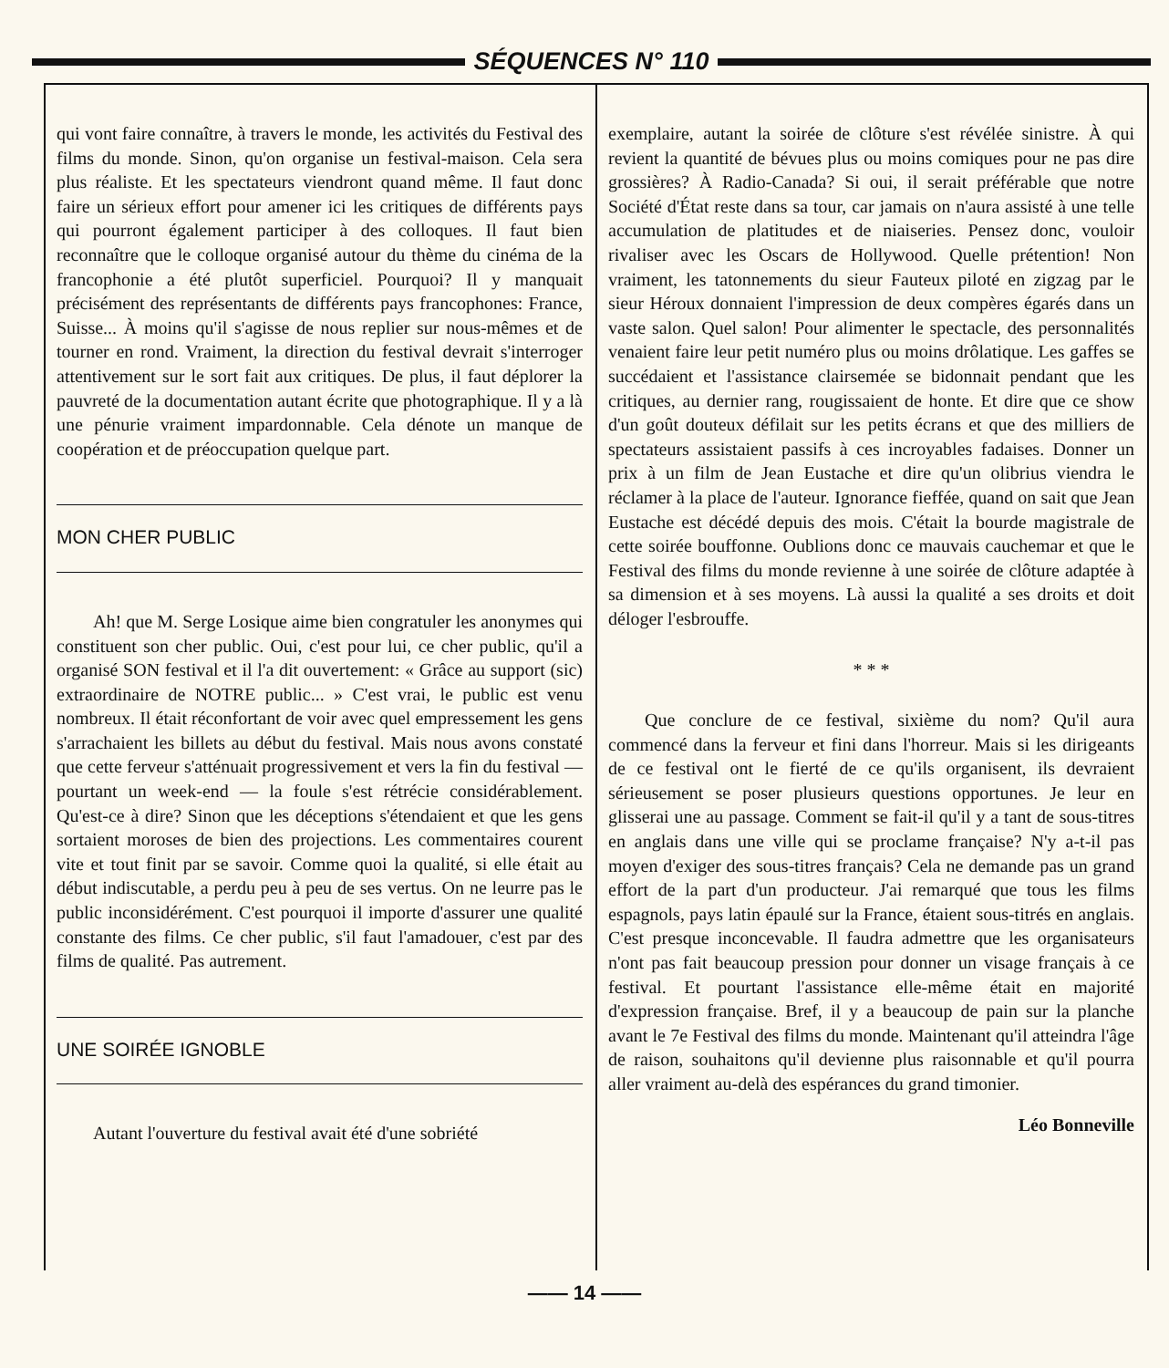SÉQUENCES N° 110
qui vont faire connaître, à travers le monde, les activités du Festival des films du monde. Sinon, qu'on organise un festival-maison. Cela sera plus réaliste. Et les spectateurs viendront quand même. Il faut donc faire un sérieux effort pour amener ici les critiques de différents pays qui pourront également participer à des colloques. Il faut bien reconnaître que le colloque organisé autour du thème du cinéma de la francophonie a été plutôt superficiel. Pourquoi? Il y manquait précisément des représentants de différents pays francophones: France, Suisse... À moins qu'il s'agisse de nous replier sur nous-mêmes et de tourner en rond. Vraiment, la direction du festival devrait s'interroger attentivement sur le sort fait aux critiques. De plus, il faut déplorer la pauvreté de la documentation autant écrite que photographique. Il y a là une pénurie vraiment impardonnable. Cela dénote un manque de coopération et de préoccupation quelque part.
MON CHER PUBLIC
Ah! que M. Serge Losique aime bien congratuler les anonymes qui constituent son cher public. Oui, c'est pour lui, ce cher public, qu'il a organisé SON festival et il l'a dit ouvertement: « Grâce au support (sic) extraordinaire de NOTRE public... » C'est vrai, le public est venu nombreux. Il était réconfortant de voir avec quel empressement les gens s'arrachaient les billets au début du festival. Mais nous avons constaté que cette ferveur s'atténuait progressivement et vers la fin du festival — pourtant un week-end — la foule s'est rétrécie considérablement. Qu'est-ce à dire? Sinon que les déceptions s'étendaient et que les gens sortaient moroses de bien des projections. Les commentaires courent vite et tout finit par se savoir. Comme quoi la qualité, si elle était au début indiscutable, a perdu peu à peu de ses vertus. On ne leurre pas le public inconsidérément. C'est pourquoi il importe d'assurer une qualité constante des films. Ce cher public, s'il faut l'amadouer, c'est par des films de qualité. Pas autrement.
UNE SOIRÉE IGNOBLE
Autant l'ouverture du festival avait été d'une sobriété
exemplaire, autant la soirée de clôture s'est révélée sinistre. À qui revient la quantité de bévues plus ou moins comiques pour ne pas dire grossières? À Radio-Canada? Si oui, il serait préférable que notre Société d'État reste dans sa tour, car jamais on n'aura assisté à une telle accumulation de platitudes et de niaiseries. Pensez donc, vouloir rivaliser avec les Oscars de Hollywood. Quelle prétention! Non vraiment, les tatonnements du sieur Fauteux piloté en zigzag par le sieur Héroux donnaient l'impression de deux compères égarés dans un vaste salon. Quel salon! Pour alimenter le spectacle, des personnalités venaient faire leur petit numéro plus ou moins drôlatique. Les gaffes se succédaient et l'assistance clairsemée se bidonnait pendant que les critiques, au dernier rang, rougissaient de honte. Et dire que ce show d'un goût douteux défilait sur les petits écrans et que des milliers de spectateurs assistaient passifs à ces incroyables fadaises. Donner un prix à un film de Jean Eustache et dire qu'un olibrius viendra le réclamer à la place de l'auteur. Ignorance fieffée, quand on sait que Jean Eustache est décédé depuis des mois. C'était la bourde magistrale de cette soirée bouffonne. Oublions donc ce mauvais cauchemar et que le Festival des films du monde revienne à une soirée de clôture adaptée à sa dimension et à ses moyens. Là aussi la qualité a ses droits et doit déloger l'esbrouffe.
* * *
Que conclure de ce festival, sixième du nom? Qu'il aura commencé dans la ferveur et fini dans l'horreur. Mais si les dirigeants de ce festival ont le fierté de ce qu'ils organisent, ils devraient sérieusement se poser plusieurs questions opportunes. Je leur en glisserai une au passage. Comment se fait-il qu'il y a tant de sous-titres en anglais dans une ville qui se proclame française? N'y a-t-il pas moyen d'exiger des sous-titres français? Cela ne demande pas un grand effort de la part d'un producteur. J'ai remarqué que tous les films espagnols, pays latin épaulé sur la France, étaient sous-titrés en anglais. C'est presque inconcevable. Il faudra admettre que les organisateurs n'ont pas fait beaucoup pression pour donner un visage français à ce festival. Et pourtant l'assistance elle-même était en majorité d'expression française. Bref, il y a beaucoup de pain sur la planche avant le 7e Festival des films du monde. Maintenant qu'il atteindra l'âge de raison, souhaitons qu'il devienne plus raisonnable et qu'il pourra aller vraiment au-delà des espérances du grand timonier.
Léo Bonneville
—— 14 ——